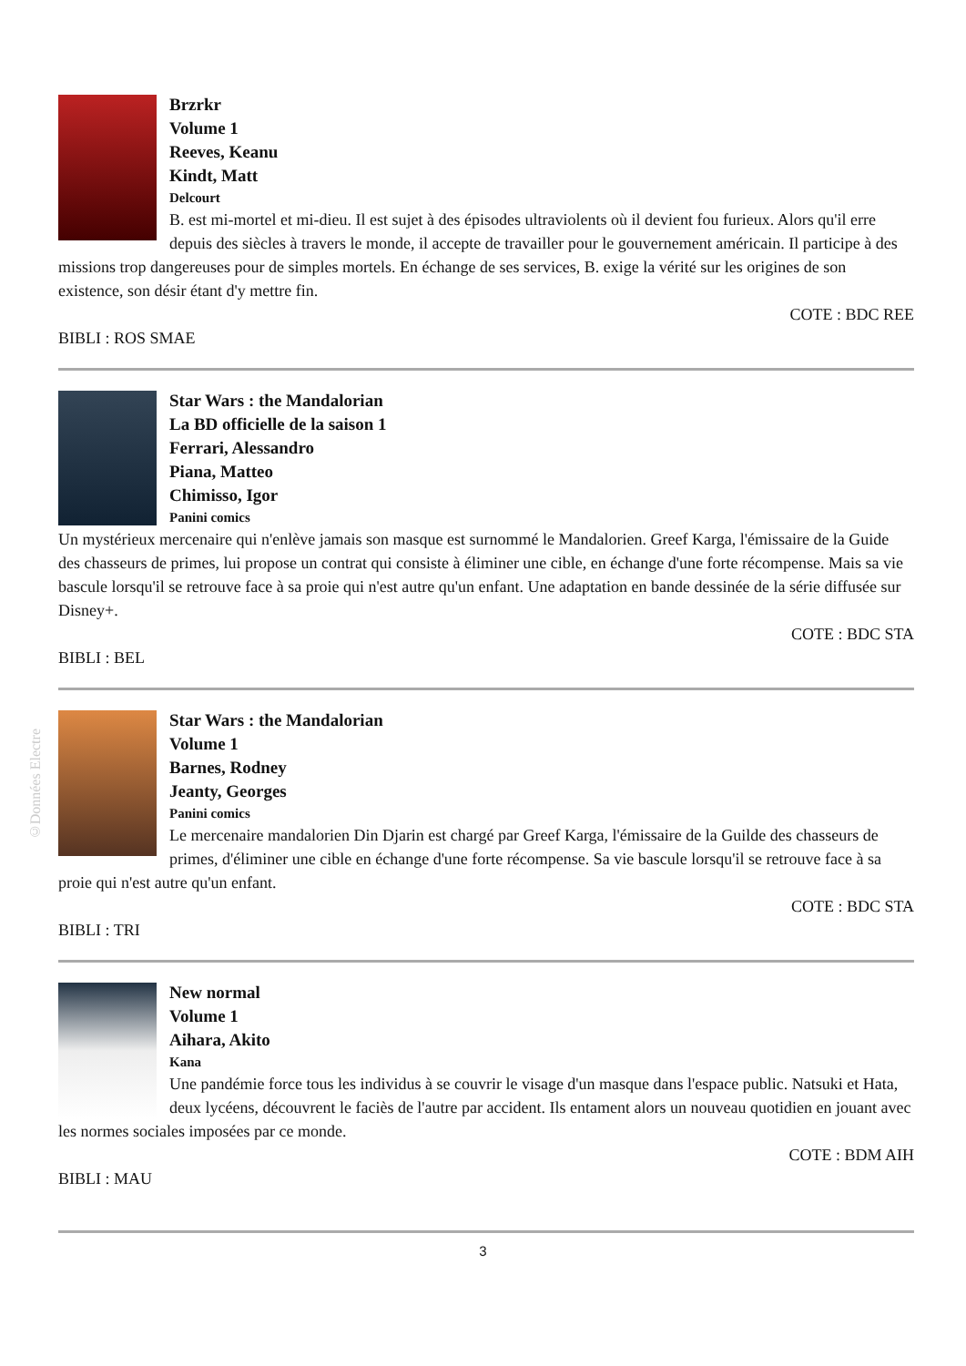©Données Electre
Brzrkr
Volume 1
Reeves, Keanu
Kindt, Matt
Delcourt
B. est mi-mortel et mi-dieu. Il est sujet à des épisodes ultraviolents où il devient fou furieux. Alors qu'il erre depuis des siècles à travers le monde, il accepte de travailler pour le gouvernement américain. Il participe à des missions trop dangereuses pour de simples mortels. En échange de ses services, B. exige la vérité sur les origines de son existence, son désir étant d'y mettre fin.
COTE : BDC REE
BIBLI : ROS SMAE
Star Wars : the Mandalorian
La BD officielle de la saison 1
Ferrari, Alessandro
Piana, Matteo
Chimisso, Igor
Panini comics
Un mystérieux mercenaire qui n'enlève jamais son masque est surnommé le Mandalorien. Greef Karga, l'émissaire de la Guide des chasseurs de primes, lui propose un contrat qui consiste à éliminer une cible, en échange d'une forte récompense. Mais sa vie bascule lorsqu'il se retrouve face à sa proie qui n'est autre qu'un enfant. Une adaptation en bande dessinée de la série diffusée sur Disney+.
COTE : BDC STA
BIBLI : BEL
Star Wars : the Mandalorian
Volume 1
Barnes, Rodney
Jeanty, Georges
Panini comics
Le mercenaire mandalorien Din Djarin est chargé par Greef Karga, l'émissaire de la Guilde des chasseurs de primes, d'éliminer une cible en échange d'une forte récompense. Sa vie bascule lorsqu'il se retrouve face à sa proie qui n'est autre qu'un enfant.
COTE : BDC STA
BIBLI : TRI
New normal
Volume 1
Aihara, Akito
Kana
Une pandémie force tous les individus à se couvrir le visage d'un masque dans l'espace public. Natsuki et Hata, deux lycéens, découvrent le faciès de l'autre par accident. Ils entament alors un nouveau quotidien en jouant avec les normes sociales imposées par ce monde.
COTE : BDM AIH
BIBLI : MAU
3